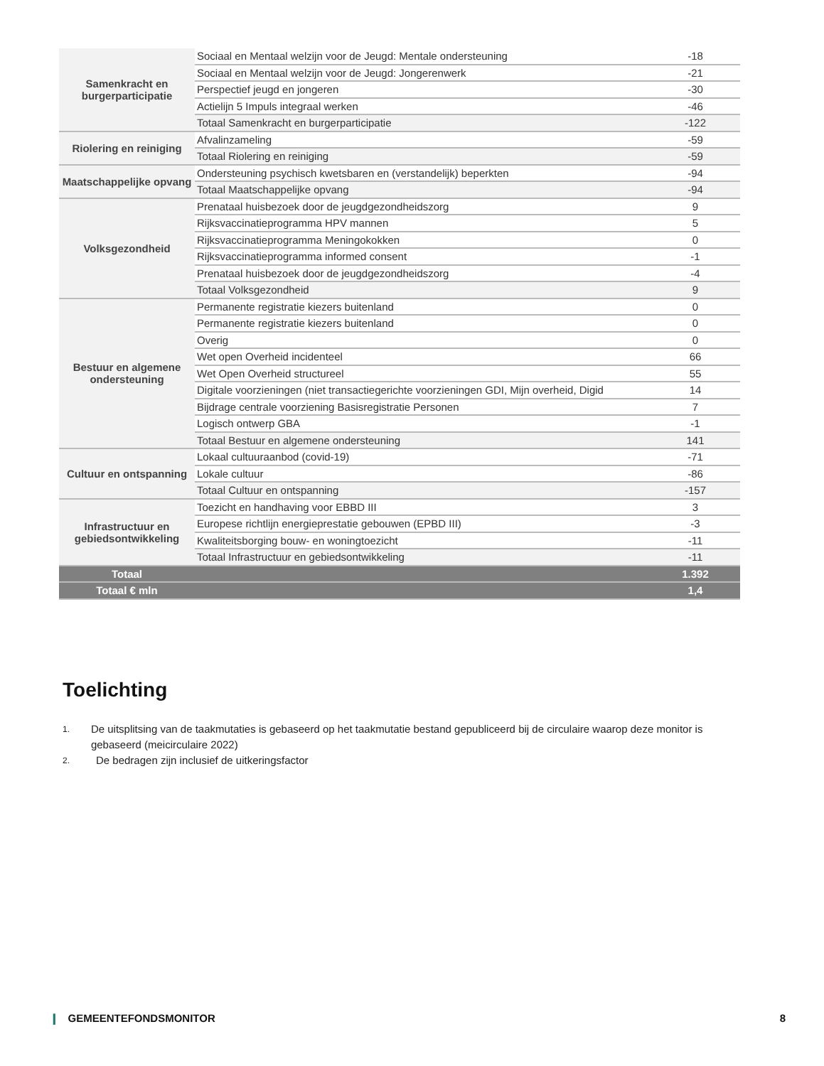| Samenkracht en burgerparticipatie | Sociaal en Mentaal welzijn voor de Jeugd: Mentale ondersteuning | -18 |
| | Sociaal en Mentaal welzijn voor de Jeugd: Jongerenwerk | -21 |
| | Perspectief jeugd en jongeren | -30 |
| | Actielijn 5 Impuls integraal werken | -46 |
| | Totaal Samenkracht en burgerparticipatie | -122 |
| Riolering en reiniging | Afvalinzameling | -59 |
| | Totaal Riolering en reiniging | -59 |
| Maatschappelijke opvang | Ondersteuning psychisch kwetsbaren en (verstandelijk) beperkten | -94 |
| | Totaal Maatschappelijke opvang | -94 |
| Volksgezondheid | Prenataal huisbezoek door de jeugdgezondheidszorg | 9 |
| | Rijksvaccinatieprogramma HPV mannen | 5 |
| | Rijksvaccinatieprogramma Meningokokken | 0 |
| | Rijksvaccinatieprogramma informed consent | -1 |
| | Prenataal huisbezoek door de jeugdgezondheidszorg | -4 |
| | Totaal Volksgezondheid | 9 |
| Bestuur en algemene ondersteuning | Permanente registratie kiezers buitenland | 0 |
| | Permanente registratie kiezers buitenland | 0 |
| | Overig | 0 |
| | Wet open Overheid incidenteel | 66 |
| | Wet Open Overheid structureel | 55 |
| | Digitale voorzieningen (niet transactiegerichte voorzieningen GDI, Mijn overheid, Digid | 14 |
| | Bijdrage centrale voorziening Basisregistratie Personen | 7 |
| | Logisch ontwerp GBA | -1 |
| | Totaal Bestuur en algemene ondersteuning | 141 |
| Cultuur en ontspanning | Lokaal cultuuraanbod (covid-19) | -71 |
| | Lokale cultuur | -86 |
| | Totaal Cultuur en ontspanning | -157 |
| Infrastructuur en gebiedsontwikkeling | Toezicht en handhaving voor EBBD III | 3 |
| | Europese richtlijn energieprestatie gebouwen (EPBD III) | -3 |
| | Kwaliteitsborging bouw- en woningtoezicht | -11 |
| | Totaal Infrastructuur en gebiedsontwikkeling | -11 |
| Totaal | | 1.392 |
| Totaal € mln | | 1,4 |
Toelichting
1.
De uitsplitsing van de taakmutaties is gebaseerd op het taakmutatie bestand gepubliceerd bij de circulaire waarop deze monitor is gebaseerd (meicirculaire 2022)
2.
De bedragen zijn inclusief de uitkeringsfactor
❙ GEMEENTEFONDSMONITOR 8